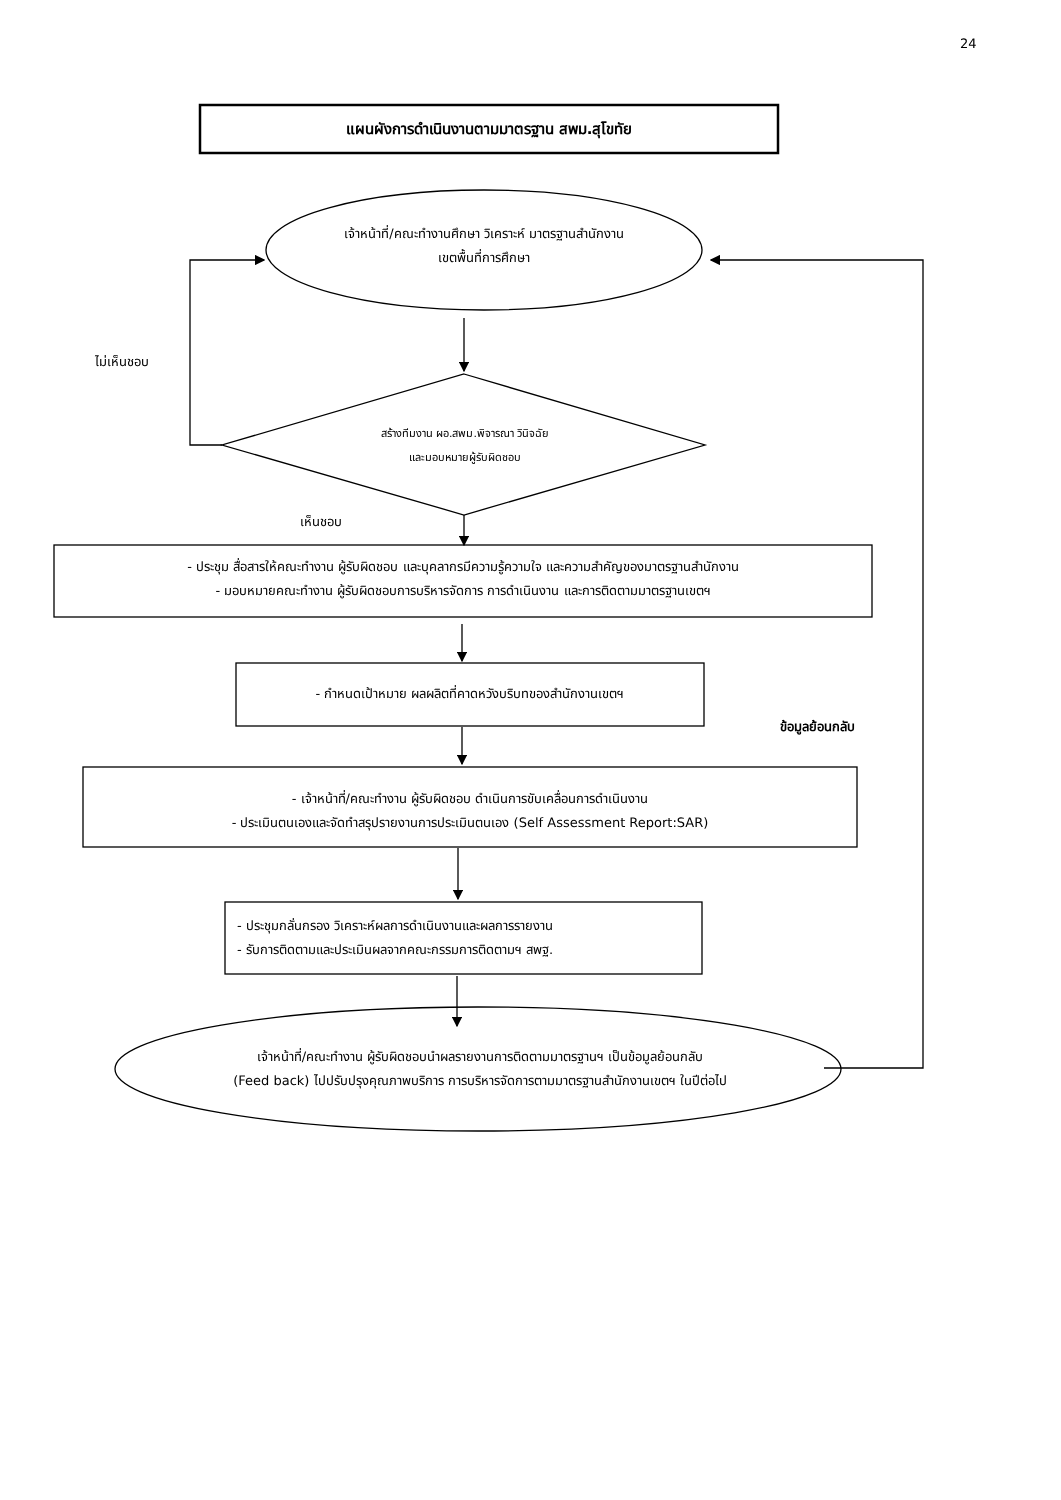24
แผนผังการดำเนินงานตามมาตรฐาน สพม.สุโขทัย
เจ้าหน้าที่/คณะทำงานศึกษา วิเคราะห์ มาตรฐานสำนักงาน
เขตพื้นที่การศึกษา
ไม่เห็นชอบ
สร้างทีมงาน ผอ.สพม.พิจารณา วินิจฉัย
และมอบหมายผู้รับผิดชอบ
เห็นชอบ
- ประชุม สื่อสารให้คณะทำงาน ผู้รับผิดชอบ และบุคลากรมีความรู้ความใจ และความสำคัญของมาตรฐานสำนักงาน
- มอบหมายคณะทำงาน ผู้รับผิดชอบการบริหารจัดการ การดำเนินงาน และการติดตามมาตรฐานเขตฯ
- กำหนดเป้าหมาย ผลผลิตที่คาดหวังบริบทของสำนักงานเขตฯ
ข้อมูลย้อนกลับ
- เจ้าหน้าที่/คณะทำงาน ผู้รับผิดชอบ ดำเนินการขับเคลื่อนการดำเนินงาน
- ประเมินตนเองและจัดทำสรุปรายงานการประเมินตนเอง (Self Assessment Report:SAR)
- ประชุมกลั่นกรอง วิเคราะห์ผลการดำเนินงานและผลการรายงาน
- รับการติดตามและประเมินผลจากคณะกรรมการติดตามฯ สพฐ.
เจ้าหน้าที่/คณะทำงาน ผู้รับผิดชอบนำผลรายงานการติดตามมาตรฐานฯ เป็นข้อมูลย้อนกลับ
(Feed back) ไปปรับปรุงคุณภาพบริการ การบริหารจัดการตามมาตรฐานสำนักงานเขตฯ ในปีต่อไป